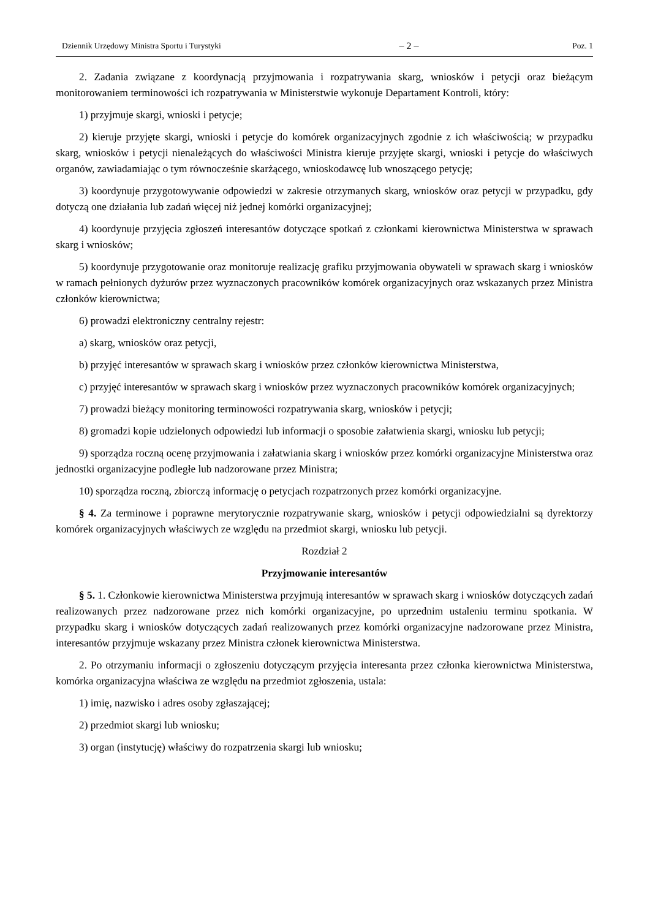Dziennik Urzędowy Ministra Sportu i Turystyki – 2 – Poz. 1
2. Zadania związane z koordynacją przyjmowania i rozpatrywania skarg, wniosków i petycji oraz bieżącym monitorowaniem terminowości ich rozpatrywania w Ministerstwie wykonuje Departament Kontroli, który:
1) przyjmuje skargi, wnioski i petycje;
2) kieruje przyjęte skargi, wnioski i petycje do komórek organizacyjnych zgodnie z ich właściwością; w przypadku skarg, wniosków i petycji nienależących do właściwości Ministra kieruje przyjęte skargi, wnioski i petycje do właściwych organów, zawiadamiając o tym równocześnie skarżącego, wnioskodawcę lub wnoszącego petycję;
3) koordynuje przygotowywanie odpowiedzi w zakresie otrzymanych skarg, wniosków oraz petycji w przypadku, gdy dotyczą one działania lub zadań więcej niż jednej komórki organizacyjnej;
4) koordynuje przyjęcia zgłoszeń interesantów dotyczące spotkań z członkami kierownictwa Ministerstwa w sprawach skarg i wniosków;
5) koordynuje przygotowanie oraz monitoruje realizację grafiku przyjmowania obywateli w sprawach skarg i wniosków w ramach pełnionych dyżurów przez wyznaczonych pracowników komórek organizacyjnych oraz wskazanych przez Ministra członków kierownictwa;
6) prowadzi elektroniczny centralny rejestr:
a) skarg, wniosków oraz petycji,
b) przyjęć interesantów w sprawach skarg i wniosków przez członków kierownictwa Ministerstwa,
c) przyjęć interesantów w sprawach skarg i wniosków przez wyznaczonych pracowników komórek organizacyjnych;
7) prowadzi bieżący monitoring terminowości rozpatrywania skarg, wniosków i petycji;
8) gromadzi kopie udzielonych odpowiedzi lub informacji o sposobie załatwienia skargi, wniosku lub petycji;
9) sporządza roczną ocenę przyjmowania i załatwiania skarg i wniosków przez komórki organizacyjne Ministerstwa oraz jednostki organizacyjne podległe lub nadzorowane przez Ministra;
10) sporządza roczną, zbiorczą informację o petycjach rozpatrzonych przez komórki organizacyjne.
§ 4. Za terminowe i poprawne merytorycznie rozpatrywanie skarg, wniosków i petycji odpowiedzialni są dyrektorzy komórek organizacyjnych właściwych ze względu na przedmiot skargi, wniosku lub petycji.
Rozdział 2
Przyjmowanie interesantów
§ 5. 1. Członkowie kierownictwa Ministerstwa przyjmują interesantów w sprawach skarg i wniosków dotyczących zadań realizowanych przez nadzorowane przez nich komórki organizacyjne, po uprzednim ustaleniu terminu spotkania. W przypadku skarg i wniosków dotyczących zadań realizowanych przez komórki organizacyjne nadzorowane przez Ministra, interesantów przyjmuje wskazany przez Ministra członek kierownictwa Ministerstwa.
2. Po otrzymaniu informacji o zgłoszeniu dotyczącym przyjęcia interesanta przez członka kierownictwa Ministerstwa, komórka organizacyjna właściwa ze względu na przedmiot zgłoszenia, ustala:
1) imię, nazwisko i adres osoby zgłaszającej;
2) przedmiot skargi lub wniosku;
3) organ (instytucję) właściwy do rozpatrzenia skargi lub wniosku;